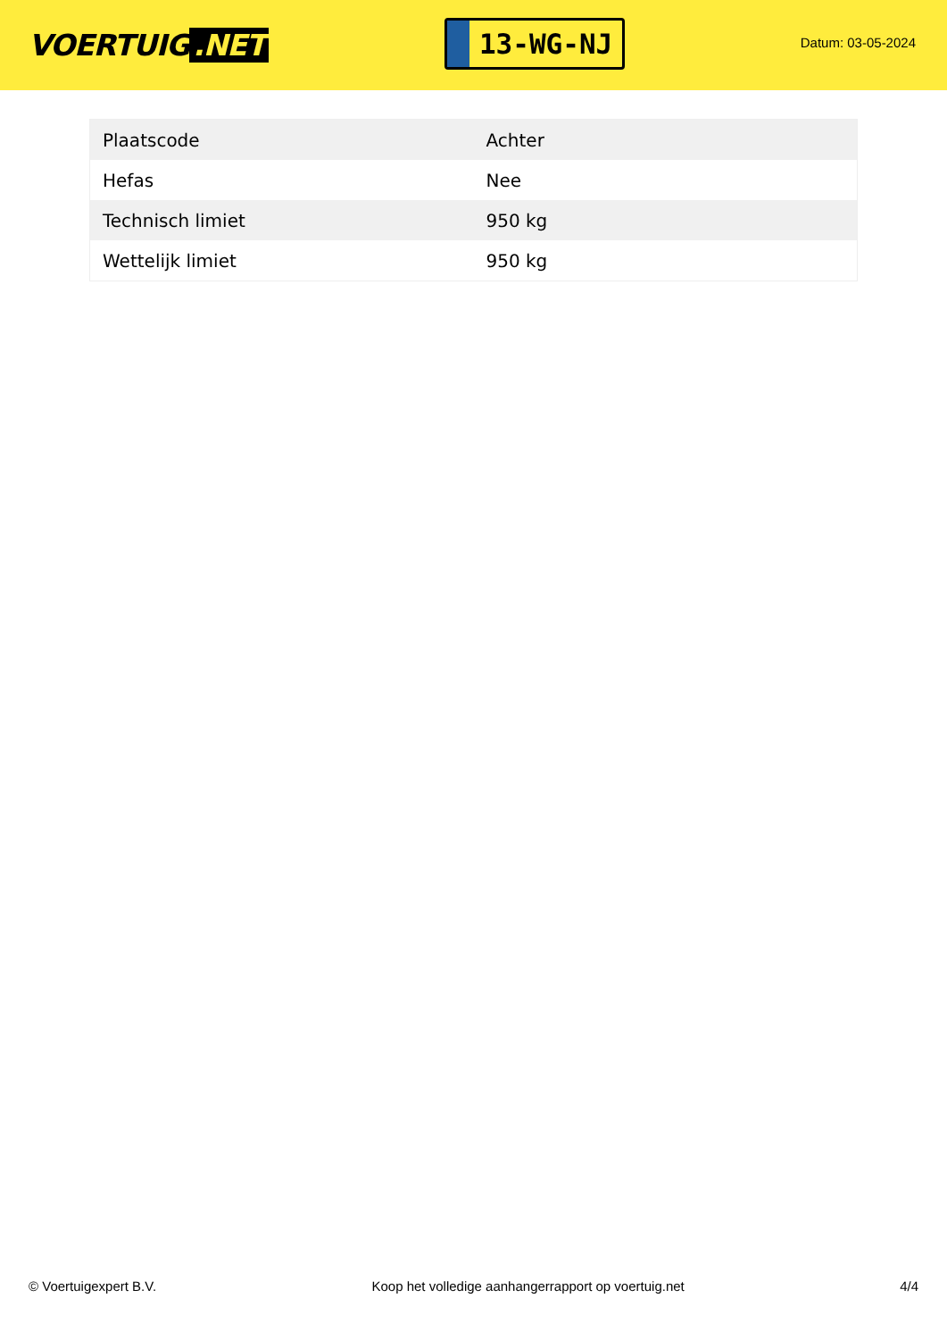VOERTUIG.NET
13-WG-NJ
Datum: 03-05-2024
| Plaatscode | Achter |
| Hefas | Nee |
| Technisch limiet | 950 kg |
| Wettelijk limiet | 950 kg |
© Voertuigexpert B.V. Koop het volledige aanhangerrapport op voertuig.net 4/4